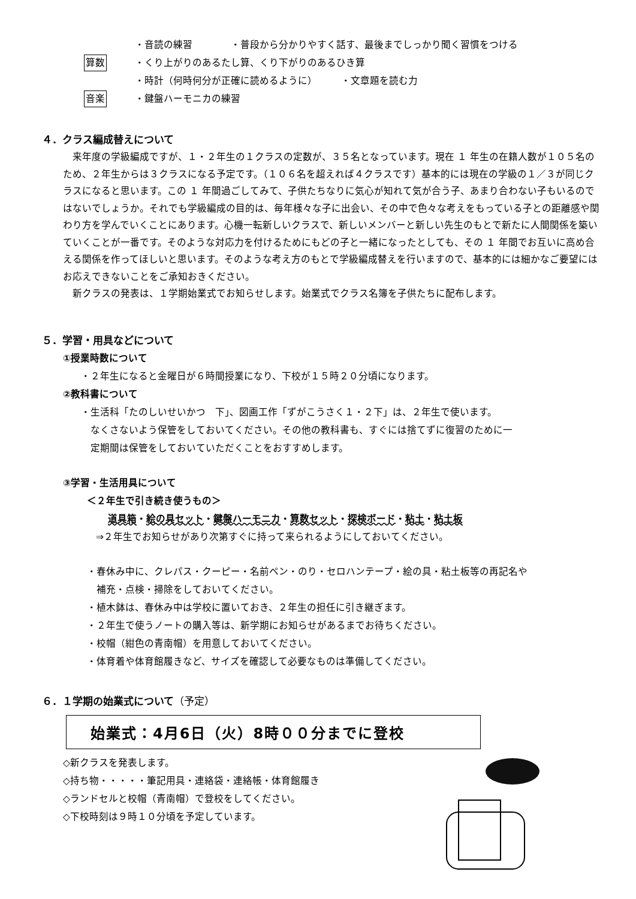・音読の練習　　　　・普段から分かりやすく話す、最後までしっかり聞く習慣をつける
算数 ・くり上がりのあるたし算、くり下がりのあるひき算
・時計（何時何分が正確に読めるように）　　　・文章題を読む力
音楽 ・鍵盤ハーモニカの練習
４．クラス編成替えについて
　来年度の学級編成ですが、１・２年生の１クラスの定数が、３５名となっています。現在 １ 年生の在籍人数が１０５名のため、２年生からは３クラスになる予定です。（１０６名を超えれば４クラスです）基本的には現在の学級の１／３が同じクラスになると思います。この １ 年間過ごしてみて、子供たちなりに気心が知れて気が合う子、あまり合わない子もいるのではないでしょうか。それでも学級編成の目的は、毎年様々な子に出会い、その中で色々な考えをもっている子との距離感や関わり方を学んでいくことにあります。心機一転新しいクラスで、新しいメンバーと新しい先生のもとで新たに人間関係を築いていくことが一番です。そのような対応力を付けるためにもどの子と一緒になったとしても、その １ 年間でお互いに高め合える関係を作ってほしいと思います。そのような考え方のもとで学級編成替えを行いますので、基本的には細かなご要望にはお応えできないことをご承知おきください。
　新クラスの発表は、１学期始業式でお知らせします。始業式でクラス名簿を子供たちに配布します。
５．学習・用具などについて
①授業時数について
・２年生になると金曜日が６時間授業になり、下校が１５時２０分頃になります。
②教科書について
・生活科「たのしいせいかつ　下」、図画工作「ずがこうさく１・２下」は、２年生で使います。
　なくさないよう保管をしておいてください。その他の教科書も、すぐには捨てずに復習のために一
　定期間は保管をしておいていただくことをおすすめします。
③学習・生活用具について
＜２年生で引き続き使うもの＞
道具箱・絵の具セット・鍵盤ハーモニカ・算数セット・探検ボード・粘土・粘土板
⇒２年生でお知らせがあり次第すぐに持って来られるようにしておいてください。
・春休み中に、クレパス・クーピー・名前ペン・のり・セロハンテープ・絵の具・粘土板等の再記名や
　補充・点検・掃除をしておいてください。
・植木鉢は、春休み中は学校に置いておき、２年生の担任に引き継ぎます。
・２年生で使うノートの購入等は、新学期にお知らせがあるまでお待ちください。
・校帽（紺色の青南帽）を用意しておいてください。
・体育着や体育館履きなど、サイズを確認して必要なものは準備してください。
６．１学期の始業式について（予定）
始業式：4月6日（火）8時００分までに登校
◇新クラスを発表します。
◇持ち物・・・・・筆記用具・連絡袋・連絡帳・体育館履き
◇ランドセルと校帽（青南帽）で登校をしてください。
◇下校時刻は９時１０分頃を予定しています。